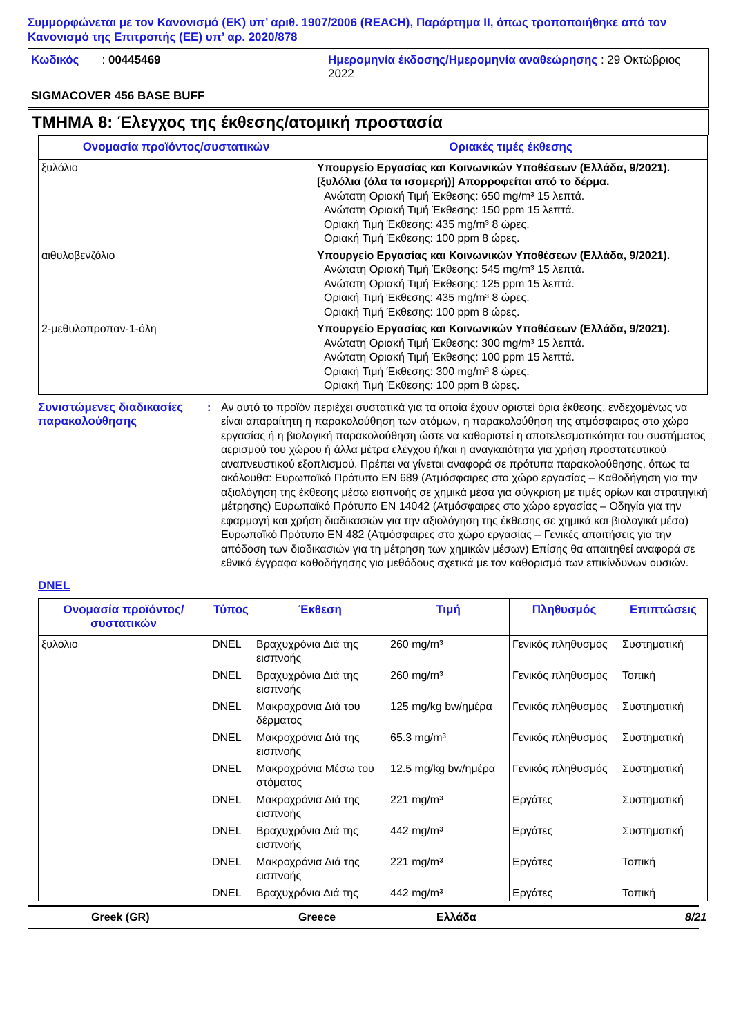Συμμορφώνεται με τον Κανονισμό (ΕΚ) υπ’ αριθ. 1907/2006 (REACH), Παράρτημα II, όπως τροποποιήθηκε από τον Κανονισμό της Επιτροπής (ΕΕ) υπ’ αρ. 2020/878
Κωδικός : 00445469
Ημερομηνία έκδοσης/Ημερομηνία αναθεώρησης : 29 Οκτώβριος 2022
SIGMACOVER 456 BASE BUFF
ΤΜΗΜΑ 8: Έλεγχος της έκθεσης/ατομική προστασία
| Ονομασία προϊόντος/συστατικών | Οριακές τιμές έκθεσης |
| --- | --- |
| ξυλόλιο | Υπουργείο Εργασίας και Κοινωνικών Υποθέσεων (Ελλάδα, 9/2021). [ξυλόλια (όλα τα ισομερή)] Απορροφείται από το δέρμα. Ανώτατη Οριακή Τιμή Έκθεσης: 650 mg/m³ 15 λεπτά. Ανώτατη Οριακή Τιμή Έκθεσης: 150 ppm 15 λεπτά. Οριακή Τιμή Έκθεσης: 435 mg/m³ 8 ώρες. Οριακή Τιμή Έκθεσης: 100 ppm 8 ώρες. |
| αιθυλοβενζόλιο | Υπουργείο Εργασίας και Κοινωνικών Υποθέσεων (Ελλάδα, 9/2021). Ανώτατη Οριακή Τιμή Έκθεσης: 545 mg/m³ 15 λεπτά. Ανώτατη Οριακή Τιμή Έκθεσης: 125 ppm 15 λεπτά. Οριακή Τιμή Έκθεσης: 435 mg/m³ 8 ώρες. Οριακή Τιμή Έκθεσης: 100 ppm 8 ώρες. |
| 2-μεθυλοπροπαν-1-όλη | Υπουργείο Εργασίας και Κοινωνικών Υποθέσεων (Ελλάδα, 9/2021). Ανώτατη Οριακή Τιμή Έκθεσης: 300 mg/m³ 15 λεπτά. Ανώτατη Οριακή Τιμή Έκθεσης: 100 ppm 15 λεπτά. Οριακή Τιμή Έκθεσης: 300 mg/m³ 8 ώρες. Οριακή Τιμή Έκθεσης: 100 ppm 8 ώρες. |
Συνιστώμενες διαδικασίες παρακολούθησης
:
Αν αυτό το προϊόν περιέχει συστατικά για τα οποία έχουν οριστεί όρια έκθεσης, ενδεχομένως να είναι απαραίτητη η παρακολούθηση των ατόμων, η παρακολούθηση της ατμόσφαιρας στο χώρο εργασίας ή η βιολογική παρακολούθηση ώστε να καθοριστεί η αποτελεσματικότητα του συστήματος αερισμού του χώρου ή άλλα μέτρα ελέγχου ή/και η αναγκαιότητα για χρήση προστατευτικού αναπνευστικού εξοπλισμού. Πρέπει να γίνεται αναφορά σε πρότυπα παρακολούθησης, όπως τα ακόλουθα: Ευρωπαϊκό Πρότυπο EN 689 (Ατμόσφαιρες στο χώρο εργασίας – Καθοδήγηση για την αξιολόγηση της έκθεσης μέσω εισπνοής σε χημικά μέσα για σύγκριση με τιμές ορίων και στρατηγική μέτρησης) Ευρωπαϊκό Πρότυπο EN 14042 (Ατμόσφαιρες στο χώρο εργασίας – Οδηγία για την εφαρμογή και χρήση διαδικασιών για την αξιολόγηση της έκθεσης σε χημικά και βιολογικά μέσα) Ευρωπαϊκό Πρότυπο EN 482 (Ατμόσφαιρες στο χώρο εργασίας – Γενικές απαιτήσεις για την απόδοση των διαδικασιών για τη μέτρηση των χημικών μέσων) Επίσης θα απαιτηθεί αναφορά σε εθνικά έγγραφα καθοδήγησης για μεθόδους σχετικά με τον καθορισμό των επικίνδυνων ουσιών.
DNEL
| Ονομασία προϊόντος/ συστατικών | Τύπος | Έκθεση | Τιμή | Πληθυσμός | Επιπτώσεις |
| --- | --- | --- | --- | --- | --- |
| ξυλόλιο | DNEL | Βραχυχρόνια Διά της εισπνοής | 260 mg/m³ | Γενικός πληθυσμός | Συστηματική |
| | DNEL | Βραχυχρόνια Διά της εισπνοής | 260 mg/m³ | Γενικός πληθυσμός | Τοπική |
| | DNEL | Μακροχρόνια Διά του δέρματος | 125 mg/kg bw/ημέρα | Γενικός πληθυσμός | Συστηματική |
| | DNEL | Μακροχρόνια Διά της εισπνοής | 65.3 mg/m³ | Γενικός πληθυσμός | Συστηματική |
| | DNEL | Μακροχρόνια Μέσω του στόματος | 12.5 mg/kg bw/ημέρα | Γενικός πληθυσμός | Συστηματική |
| | DNEL | Μακροχρόνια Διά της εισπνοής | 221 mg/m³ | Εργάτες | Συστηματική |
| | DNEL | Βραχυχρόνια Διά της εισπνοής | 442 mg/m³ | Εργάτες | Συστηματική |
| | DNEL | Μακροχρόνια Διά της εισπνοής | 221 mg/m³ | Εργάτες | Τοπική |
| | DNEL | Βραχυχρόνια Διά της | 442 mg/m³ | Εργάτες | Τοπική |
Greek (GR)
Greece
Ελλάδα
8/21